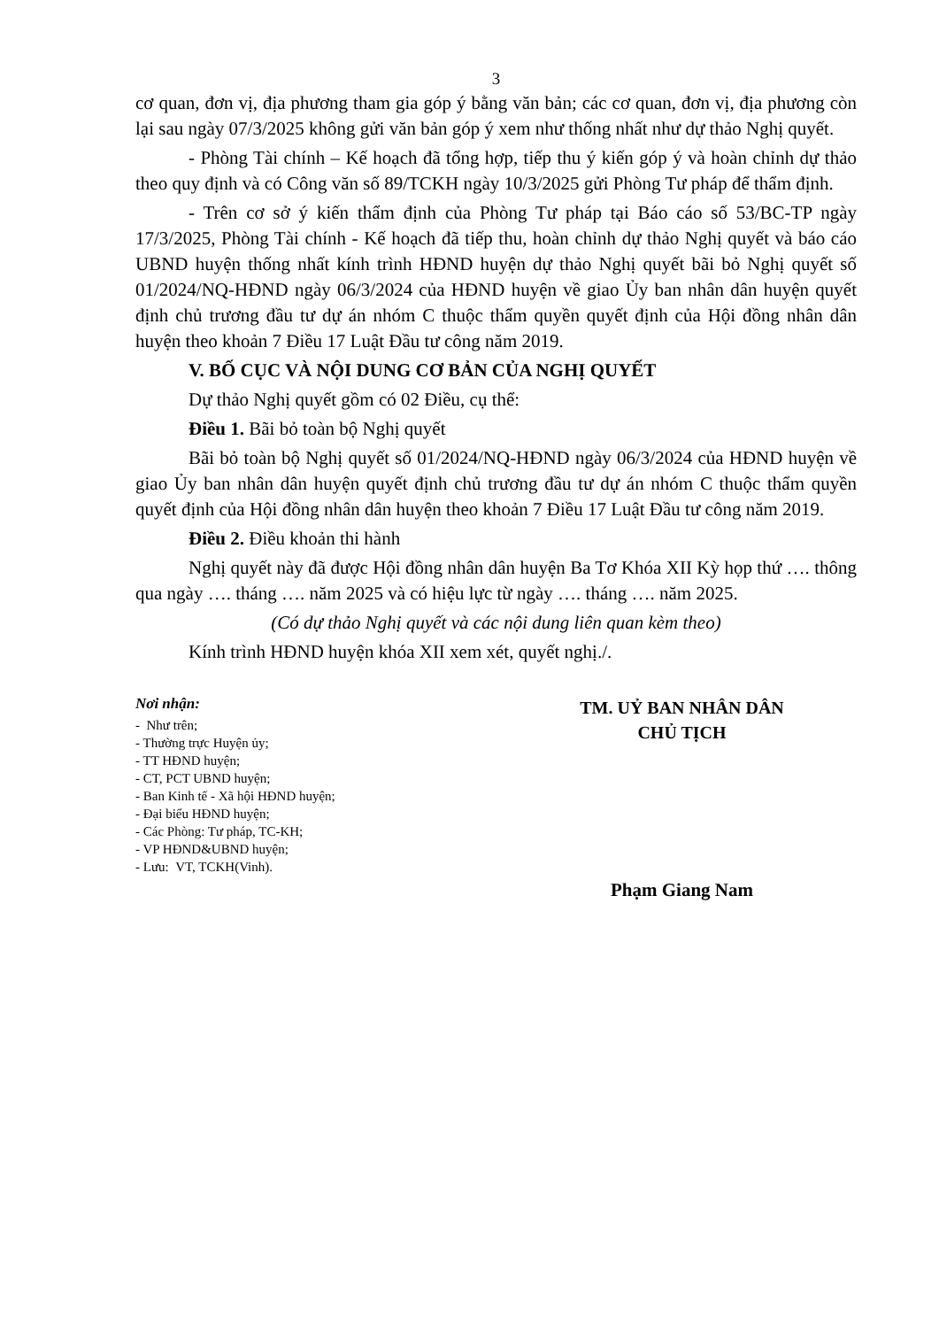3
cơ quan, đơn vị, địa phương tham gia góp ý bằng văn bản; các cơ quan, đơn vị, địa phương còn lại sau ngày 07/3/2025 không gửi văn bản góp ý xem như thống nhất như dự thảo Nghị quyết.
- Phòng Tài chính – Kế hoạch đã tổng hợp, tiếp thu ý kiến góp ý và hoàn chỉnh dự thảo theo quy định và có Công văn số 89/TCKH ngày 10/3/2025 gửi Phòng Tư pháp để thẩm định.
- Trên cơ sở ý kiến thẩm định của Phòng Tư pháp tại Báo cáo số 53/BC-TP ngày 17/3/2025, Phòng Tài chính - Kế hoạch đã tiếp thu, hoàn chỉnh dự thảo Nghị quyết và báo cáo UBND huyện thống nhất kính trình HĐND huyện dự thảo Nghị quyết bãi bỏ Nghị quyết số 01/2024/NQ-HĐND ngày 06/3/2024 của HĐND huyện về giao Ủy ban nhân dân huyện quyết định chủ trương đầu tư dự án nhóm C thuộc thẩm quyền quyết định của Hội đồng nhân dân huyện theo khoản 7 Điều 17 Luật Đầu tư công năm 2019.
V. BỐ CỤC VÀ NỘI DUNG CƠ BẢN CỦA NGHỊ QUYẾT
Dự thảo Nghị quyết gồm có 02 Điều, cụ thể:
Điều 1. Bãi bỏ toàn bộ Nghị quyết
Bãi bỏ toàn bộ Nghị quyết số 01/2024/NQ-HĐND ngày 06/3/2024 của HĐND huyện về giao Ủy ban nhân dân huyện quyết định chủ trương đầu tư dự án nhóm C thuộc thẩm quyền quyết định của Hội đồng nhân dân huyện theo khoản 7 Điều 17 Luật Đầu tư công năm 2019.
Điều 2. Điều khoản thi hành
Nghị quyết này đã được Hội đồng nhân dân huyện Ba Tơ Khóa XII Kỳ họp thứ …. thông qua ngày …. tháng …. năm 2025 và có hiệu lực từ ngày …. tháng …. năm 2025.
(Có dự thảo Nghị quyết và các nội dung liên quan kèm theo)
Kính trình HĐND huyện khóa XII xem xét, quyết nghị./.
Nơi nhận:
- Như trên;
- Thường trực Huyện ủy;
- TT HĐND huyện;
- CT, PCT UBND huyện;
- Ban Kinh tế - Xã hội HĐND huyện;
- Đại biểu HĐND huyện;
- Các Phòng: Tư pháp, TC-KH;
- VP HĐND&UBND huyện;
- Lưu: VT, TCKH(Vinh).
TM. UỶ BAN NHÂN DÂN
CHỦ TỊCH
Phạm Giang Nam